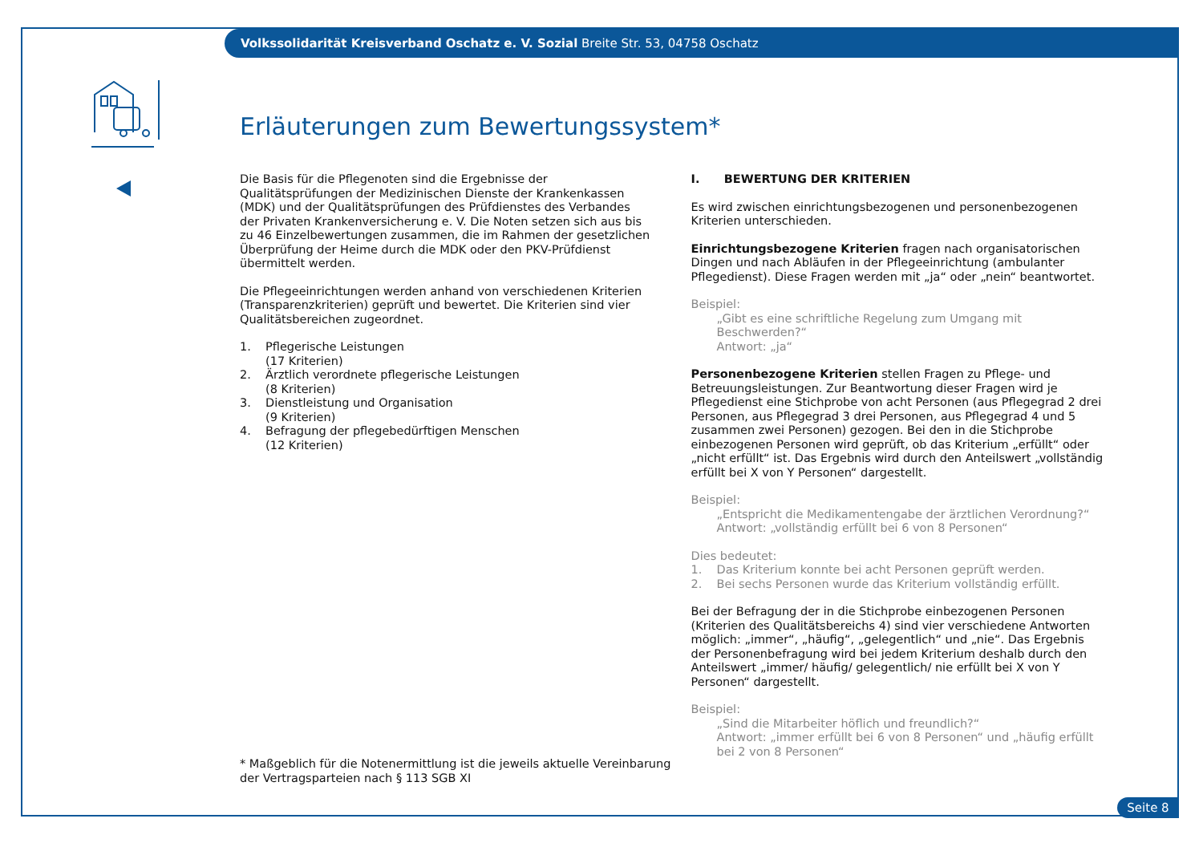Volkssolidarität Kreisverband Oschatz e. V. Sozial Breite Str. 53, 04758 Oschatz
Erläuterungen zum Bewertungssystem*
Die Basis für die Pflegenoten sind die Ergebnisse der Qualitätsprüfungen der Medizinischen Dienste der Krankenkassen (MDK) und der Qualitätsprüfungen des Prüfdienstes des Verbandes der Privaten Krankenversicherung e. V. Die Noten setzen sich aus bis zu 46 Einzelbewertungen zusammen, die im Rahmen der gesetzlichen Überprüfung der Heime durch die MDK oder den PKV-Prüfdienst übermittelt werden.
Die Pflegeeinrichtungen werden anhand von verschiedenen Kriterien (Transparenzkriterien) geprüft und bewertet. Die Kriterien sind vier Qualitätsbereichen zugeordnet.
1. Pflegerische Leistungen
(17 Kriterien)
2. Ärztlich verordnete pflegerische Leistungen
(8 Kriterien)
3. Dienstleistung und Organisation
(9 Kriterien)
4. Befragung der pflegebedürftigen Menschen
(12 Kriterien)
I. BEWERTUNG DER KRITERIEN
Es wird zwischen einrichtungsbezogenen und personenbezogenen Kriterien unterschieden.
Einrichtungsbezogene Kriterien fragen nach organisatorischen Dingen und nach Abläufen in der Pflegeeinrichtung (ambulanter Pflegedienst). Diese Fragen werden mit „ja“ oder „nein“ beantwortet.
Beispiel:
„Gibt es eine schriftliche Regelung zum Umgang mit Beschwerden?“
Antwort: „ja“
Personenbezogene Kriterien stellen Fragen zu Pflege- und Betreuungsleistungen. Zur Beantwortung dieser Fragen wird je Pflegedienst eine Stichprobe von acht Personen (aus Pflegegrad 2 drei Personen, aus Pflegegrad 3 drei Personen, aus Pflegegrad 4 und 5 zusammen zwei Personen) gezogen. Bei den in die Stichprobe einbezogenen Personen wird geprüft, ob das Kriterium „erfüllt“ oder „nicht erfüllt“ ist. Das Ergebnis wird durch den Anteilswert „vollständig erfüllt bei X von Y Personen“ dargestellt.
Beispiel:
„Entspricht die Medikamentengabe der ärztlichen Verordnung?“
Antwort: „vollständig erfüllt bei 6 von 8 Personen“
Dies bedeutet:
1. Das Kriterium konnte bei acht Personen geprüft werden.
2. Bei sechs Personen wurde das Kriterium vollständig erfüllt.
Bei der Befragung der in die Stichprobe einbezogenen Personen (Kriterien des Qualitätsbereichs 4) sind vier verschiedene Antworten möglich: „immer“, „häufig“, „gelegentlich“ und „nie“. Das Ergebnis der Personenbefragung wird bei jedem Kriterium deshalb durch den Anteilswert „immer/ häufig/ gelegentlich/ nie erfüllt bei X von Y Personen“ dargestellt.
Beispiel:
„Sind die Mitarbeiter höflich und freundlich?“
Antwort: „immer erfüllt bei 6 von 8 Personen“ und „häufig erfüllt bei 2 von 8 Personen“
* Maßgeblich für die Notenermittlung ist die jeweils aktuelle Vereinbarung
der Vertragsparteien nach § 113 SGB XI
Seite 8